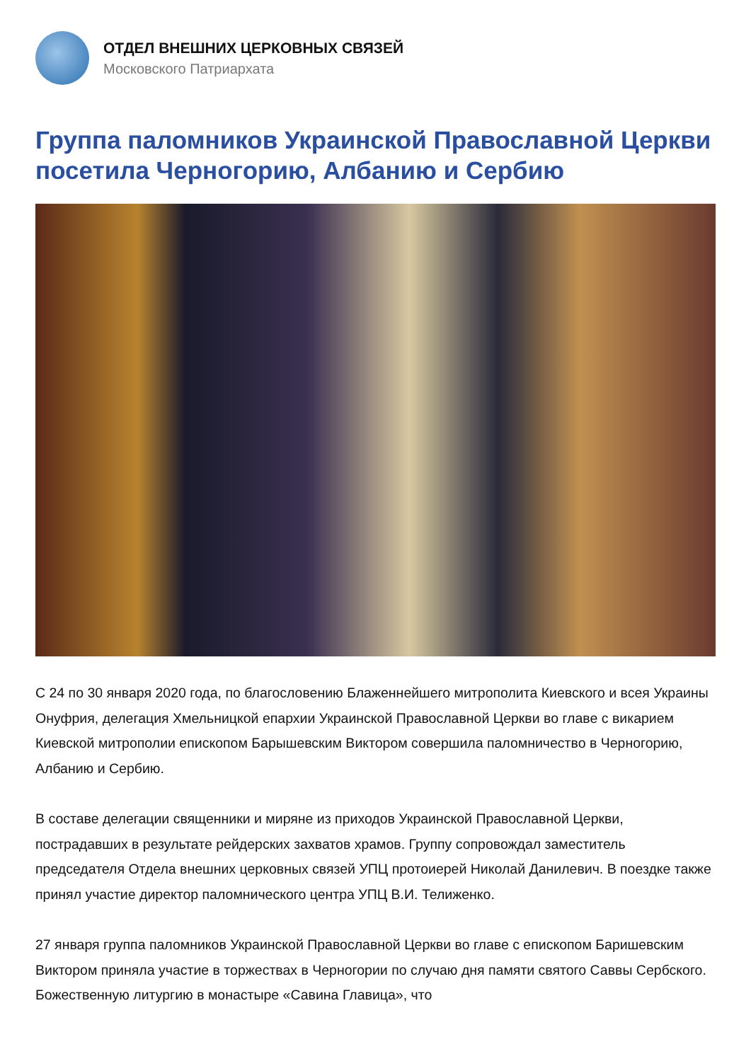ОТДЕЛ ВНЕШНИХ ЦЕРКОВНЫХ СВЯЗЕЙ
Московского Патриархата
Группа паломников Украинской Православной Церкви посетила Черногорию, Албанию и Сербию
С 24 по 30 января 2020 года, по благословению Блаженнейшего митрополита Киевского и всея Украины Онуфрия, делегация Хмельницкой епархии Украинской Православной Церкви во главе с викарием Киевской митрополии епископом Барышевским Виктором совершила паломничество в Черногорию, Албанию и Сербию.
В составе делегации священники и миряне из приходов Украинской Православной Церкви, пострадавших в результате рейдерских захватов храмов. Группу сопровождал заместитель председателя Отдела внешних церковных связей УПЦ протоиерей Николай Данилевич. В поездке также принял участие директор паломнического центра УПЦ В.И. Телиженко.
27 января группа паломников Украинской Православной Церкви во главе с епископом Баришевским Виктором приняла участие в торжествах в Черногории по случаю дня памяти святого Саввы Сербского. Божественную литургию в монастыре «Савина Главица», что